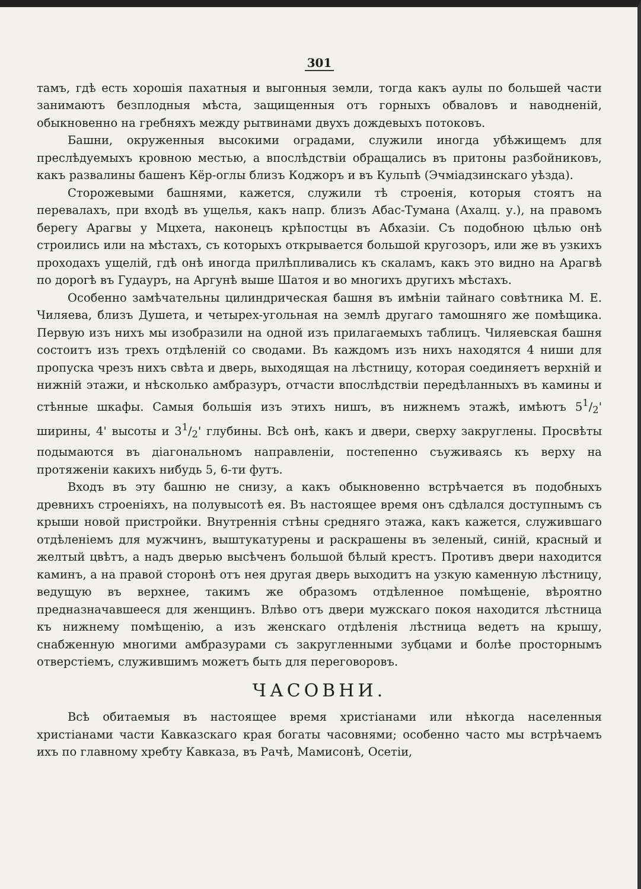301
тамъ, гдѣ есть хорошія пахатныя и выгонныя земли, тогда какъ аулы по большей части занимаютъ безплодныя мѣста, защищенныя отъ горныхъ обваловъ и наводненій, обыкновенно на гребняхъ между рытвинами двухъ дождевыхъ потоковъ.
Башни, окруженныя высокими оградами, служили иногда убѣжищемъ для преслѣдуемыхъ кровною местью, а впослѣдствіи обращались въ притоны разбойниковъ, какъ развалины башенъ Кёр-оглы близъ Коджоръ и въ Кульпѣ (Эчміадзинскаго уѣзда).
Сторожевыми башнями, кажется, служили тѣ строенія, которыя стоятъ на перевалахъ, при входѣ въ ущелья, какъ напр. близъ Абас-Тумана (Ахалц. у.), на правомъ берегу Арагвы у Мцхета, наконецъ крѣпостцы въ Абхазіи. Съ подобною цѣлью онѣ строились или на мѣстахъ, съ которыхъ открывается большой кругозоръ, или же въ узкихъ проходахъ ущелій, гдѣ онѣ иногда прилѣпливались къ скаламъ, какъ это видно на Арагвѣ по дорогѣ въ Гудауръ, на Аргунѣ выше Шатоя и во многихъ другихъ мѣстахъ.
Особенно замѣчательны цилиндрическая башня въ имѣніи тайнаго совѣтника М. Е. Чиляева, близъ Душета, и четырех-угольная на землѣ другаго тамошняго же помѣщика. Первую изъ нихъ мы изобразили на одной изъ прилагаемыхъ таблицъ. Чиляевская башня состоитъ изъ трехъ отдѣленій со сводами. Въ каждомъ изъ нихъ находятся 4 ниши для пропуска чрезъ нихъ свѣта и дверь, выходящая на лѣстницу, которая соединяетъ верхній и нижній этажи, и нѣсколько амбразуръ, отчасти впослѣдствіи передѣланныхъ въ камины и стѣнные шкафы. Самыя большія изъ этихъ нишъ, въ нижнемъ этажѣ, имѣютъ 51/2' ширины, 4' высоты и 31/2' глубины. Всѣ онѣ, какъ и двери, сверху закруглены. Просвѣты подымаются въ діагональномъ направленіи, постепенно съуживаясь къ верху на протяженіи какихъ нибудь 5, 6-ти футъ.
Входъ въ эту башню не снизу, а какъ обыкновенно встрѣчается въ подобныхъ древнихъ строеніяхъ, на полувысотѣ ея. Въ настоящее время онъ сдѣлался доступнымъ съ крыши новой пристройки. Внутреннія стѣны средняго этажа, какъ кажется, служившаго отдѣленіемъ для мужчинъ, выштукатурены и раскрашены въ зеленый, синій, красный и желтый цвѣтъ, а надъ дверью высѣченъ большой бѣлый крестъ. Противъ двери находится каминъ, а на правой сторонѣ отъ нея другая дверь выходитъ на узкую каменную лѣстницу, ведущую въ верхнее, такимъ же образомъ отдѣленное помѣщеніе, вѣроятно предназначавшееся для женщинъ. Влѣво отъ двери мужскаго покоя находится лѣстница къ нижнему помѣщенію, а изъ женскаго отдѣленія лѣстница ведетъ на крышу, снабженную многими амбразурами съ закругленными зубцами и болѣе просторнымъ отверстіемъ, служившимъ можетъ быть для переговоровъ.
ЧАСОВНИ.
Всѣ обитаемыя въ настоящее время христіанами или нѣкогда населенныя христіанами части Кавказскаго края богаты часовнями; особенно часто мы встрѣчаемъ ихъ по главному хребту Кавказа, въ Рачѣ, Мамисонѣ, Осетіи,